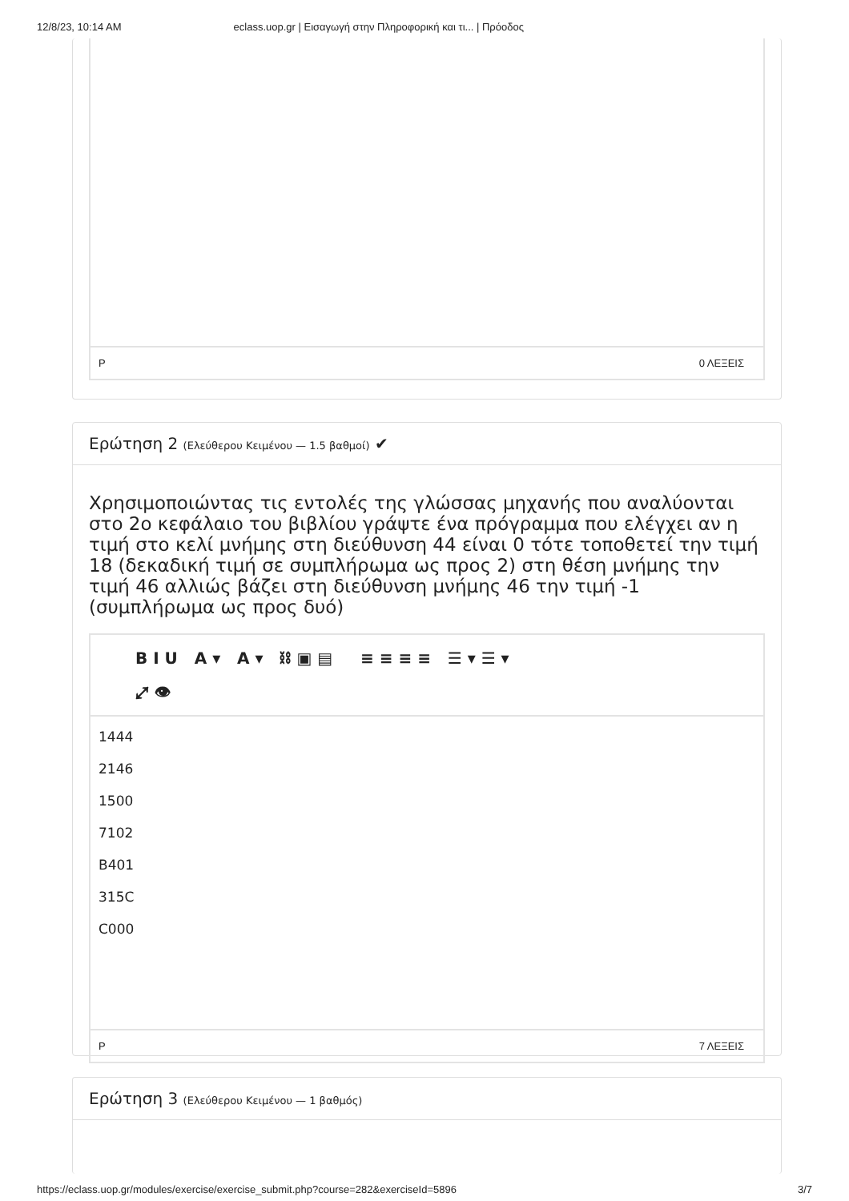12/8/23, 10:14 AM eclass.uop.gr | Εισαγωγή στην Πληροφορική και τι... | Πρόοδος
P 0 ΛΕΞΕΙΣ
Ερώτηση 2 (Ελεύθερου Κειμένου — 1.5 βαθμοί) ✔
Χρησιμοποιώντας τις εντολές της γλώσσας μηχανής που αναλύονται στο 2ο κεφάλαιο του βιβλίου γράψτε ένα πρόγραμμα που ελέγχει αν η τιμή στο κελί μνήμης στη διεύθυνση 44 είναι 0 τότε τοποθετεί την τιμή 18 (δεκαδική τιμή σε συμπλήρωμα ως προς 2) στη θέση μνήμης την τιμή 46 αλλιώς βάζει στη διεύθυνση μνήμης 46 την τιμή -1 (συμπλήρωμα ως προς δυό)
B I U A ▾ A ▾ ⛓ ▣ ▤ ≡ ≡ ≡ ≡ ☰ ▾ ☰ ▾
⤢ 👁
1444
2146
1500
7102
B401
315C
C000
P 7 ΛΕΞΕΙΣ
Ερώτηση 3 (Ελεύθερου Κειμένου — 1 βαθμός)
https://eclass.uop.gr/modules/exercise/exercise_submit.php?course=282&exerciseId=5896 3/7